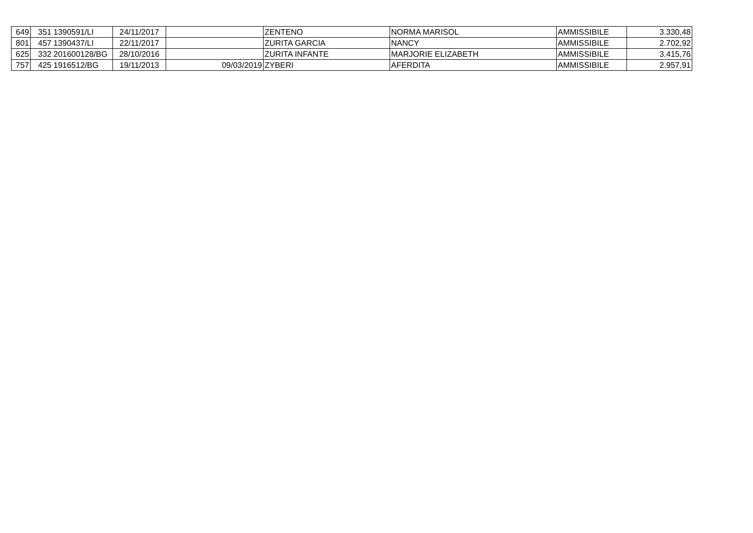| 649 | 351 | 1390591/LI | 24/11/2017 | | ZENTENO | NORMA MARISOL | AMMISSIBILE | 3.330,48 |
| 801 | 457 | 1390437/LI | 22/11/2017 | | ZURITA GARCIA | NANCY | AMMISSIBILE | 2.702,92 |
| 625 | 332 | 201600128/BG | 28/10/2016 | | ZURITA INFANTE | MARJORIE ELIZABETH | AMMISSIBILE | 3.415,76 |
| 757 | 425 | 1916512/BG | 19/11/2013 | 09/03/2019 | ZYBERI | AFERDITA | AMMISSIBILE | 2.957,91 |